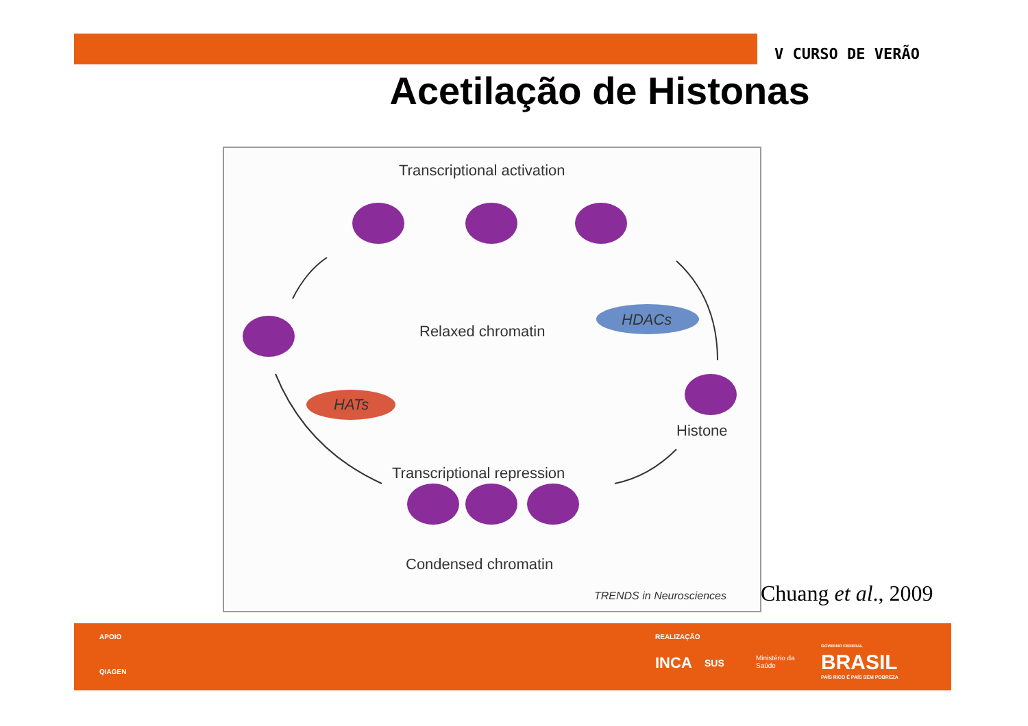V CURSO DE VERÃO
Acetilação de Histonas
Transcriptional activation
Relaxed chromatin
HDACs
HATs
Histone
Transcriptional repression
Condensed chromatin
TRENDS in Neurosciences
Chuang et al., 2009
APOIO
QIAGEN
REALIZAÇÃO
INCA SUS
Ministério da
Saúde
GOVERNO FEDERAL
BRASIL
PAÍS RICO É PAÍS SEM POBREZA